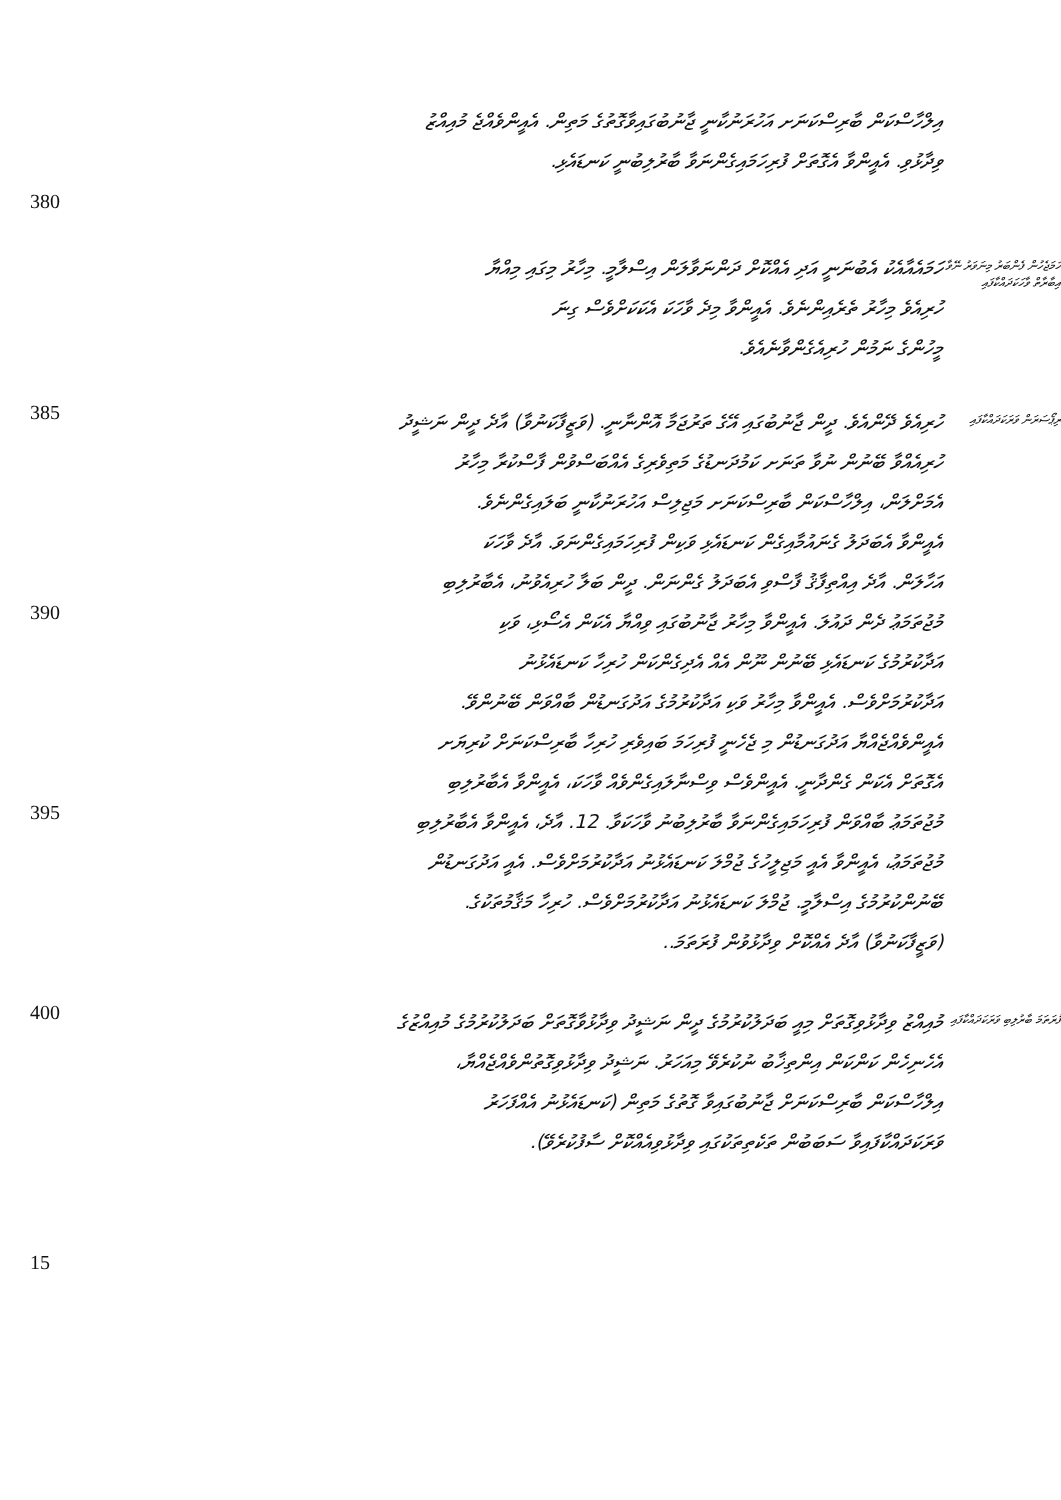އިލްހާސްކަން ބާރިސްކަނަށ އަހުރަނުކާނީ ޖާނުބުގައިވާގޮތުގެ މަތިން. އެއީންވެއްޖެ މުއިއްޒު
ވިދާޅުވި. އެއީންވާ އެގޮތަށް ފުރިހަމައިގެންނަވާ ބާރުލިބުނީ ކަނޑައެޅި.
380
ހަމައެއާއެކު އެބުނަނީ އަދި އެއްކޮށް ދަންނަވާލަން އިސްލާމީ. މިހާރު މިގައި މިއްޔާ
ހުރިއެވެ މިހާރު ތެރެއިންނެވެ. އެއީންވާ މިދެ ވާހަކަ އެކަކަށްވެސް ގިނަ
މީހުންގެ ނަމުން ހުރިއެގެންވާނެއެވެ.
ހަމަޖެހުން ފެންބަރު މިނަވަރު ނޭވާ އިބާރާތް ވާހަކަދައްކާފައި
385
ހުރިއެވެ ދޭންއެވެ. ދީން ޖާނުބުގައި އޭގެ ތަރުޖަމާ އޮންނާނީ. (ވަޒީފާކަނުވާ) އާދެ ދީން ނަޝީދު
ހުރިއެއްވާ ބޭނުން ނުވާ ތަނަށ ކަމުދަނޑުގެ މަތިވެރިގެ އެއްބަސްވުން ފާސްކުރާ މިހާރު
އެމަށްލަން، އިލްހާސްކަން ބާރިސްކަނަށ މަޖިލިސް އަހުރަނުކާނީ ބަލައިގެންނެވެ.
އެއީންވާ އެބަދަލު ގެނައުމާއިގެން ކަނޑައެޅި ވަކިން ފުރިހަމައިގެންނަވަ. އާދެ ވާހަކަ
އަހާލަން. އާދެ އިއްތިފާޤު ފާސްވި އެބަދަލު ގެންނަން. ދީން ބަލާ ހުރިއެވުނު، އެބާރުލިބި
ރިޕޯސަރަން ވަރަކަދައްކާފައި
390
މުޖުތަމަޢު ދެން ދައުލަ. އެއީންވާ މިހާރު ޖާނުބުގައި ވިއްޔާ އެކަން އެސޯޅި، ވަކި
އަދާކުރުމުގެ ކަނޑައެޅި ބޭނުން ނޫން އެއް އެދިގެންކަން ހުރިހާ ކަނޑައެޅުނު
އަދާކުރުމަށްވެސް. އެއީންވާ މިހާރު ވަކި އަދާކުރުމުގެ އަދުގަނޑުން ބާއްވަން ބޭނުންވޭ.
އެއީންވެއްޖެއްޔާ އަދުގަނޑުން މި ޖެހެނީ ފުރިހަމަ ބައިވެރި ހުރިހާ ބާރިސްކަނަށް ކުރިޔަށ
އެގޮތަށް އެކަން ގެންދާނީ. އެއީންވެސް ވިސްނާލައިގެންވެއް ވާހަކަ، އެއީންވާ އެބާރުލިބި
395
މުޖުތަމަޢު ބާއްވަން ފުރިހަމައިގެންނަވާ ބާރުލިބުނު ވާހަކަވާ. 12. އާދެ، އެއީންވާ އެބާރުލިބި
މުޖުތަމަޢު، އެއީންވާ އެއީ މަޖިލީހުގެ ޖުމްލަ ކަނޑައެޅުނު އަދާކުރުމަށްވެސް. އެއީ އަދުގަނޑުން
ބޭނުންކުރުމުގެ އިސްލާމީ. ޖުމްލަ ކަނޑައެޅުނު އަދާކުރުމަށްވެސް. ހުރިހާ މަޤާމުތަކުގެ.
(ވަޒީފާކަނުވާ) އާދެ އެއްކޮށް ވިދާޅުވުން ފުރަތަމަ..
400
މުއިއްޒު ވިދާޅުވިގޮތަށް މިއީ ބަދަލުކުރުމުގެ ދީން ނަޝީދު ވިދާޅުވާގޮތަށް ބަދަލުކުރުމުގެ މުއިއްޒުގެ
އެހެނިހެން ކަންކަން އިންތިޚާބު ނުކުރެވޭ މިއަހަރު. ނަޝީދު ވިދާޅުވިގޮތުންވެއްޖެއްޔާ،
އިލްހާސްކަން ބާރިސްކަނަށް ޖާނުބުގައިވާ ގޮތުގެ މަތިން (ކަނޑައެޅުނު އެއްފަހަރު
ވަރަކަދައްކާފައިވާ ސަބަބުން ތަކެތިތަކުގައި ވިދާޅުވިއެއްކޮށް ސާފުކުރެވޭ).
ފުރަތަމަ ބާރުލިބި ވަރަކަދައްކާފައި
15